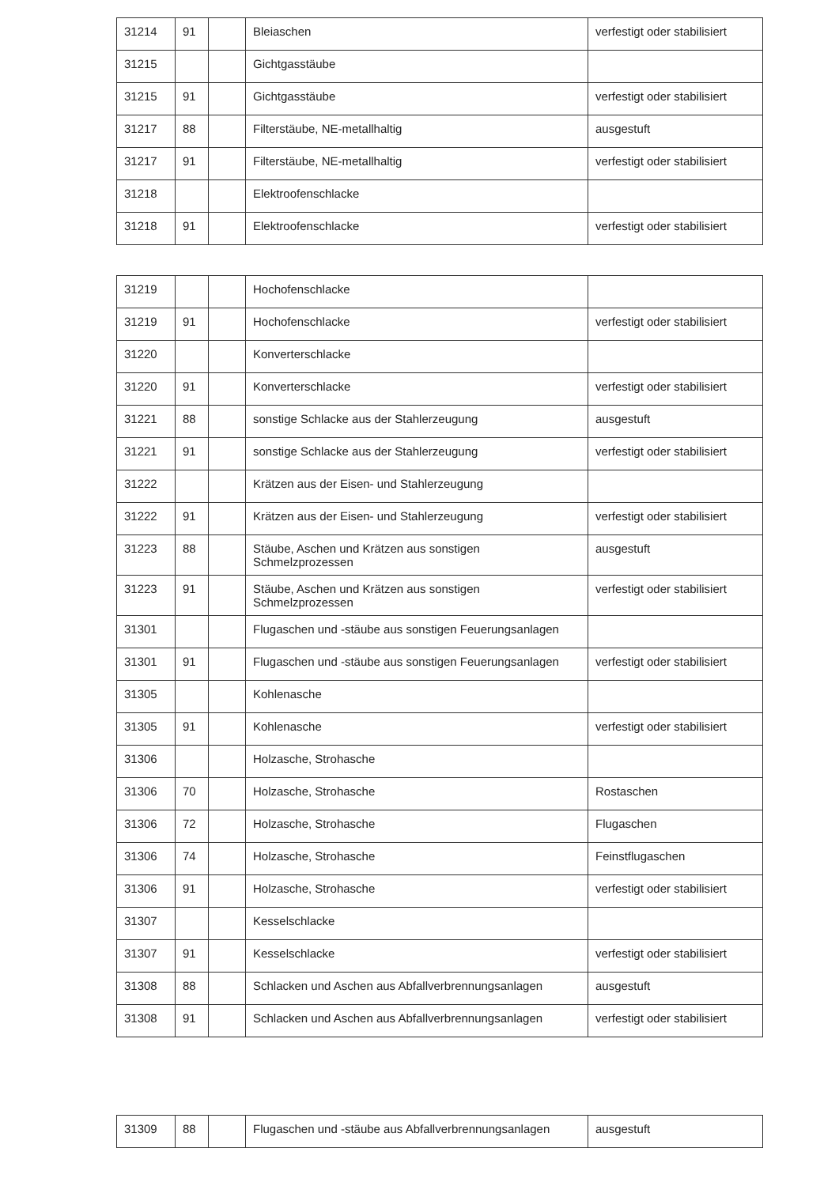| 31214 | 91 | | Bleiaschen | verfestigt oder stabilisiert |
| 31215 | | | Gichtgasstäube | |
| 31215 | 91 | | Gichtgasstäube | verfestigt oder stabilisiert |
| 31217 | 88 | | Filterstäube, NE-metallhaltig | ausgestuft |
| 31217 | 91 | | Filterstäube, NE-metallhaltig | verfestigt oder stabilisiert |
| 31218 | | | Elektroofenschlacke | |
| 31218 | 91 | | Elektroofenschlacke | verfestigt oder stabilisiert |
| 31219 | | | Hochofenschlacke | |
| 31219 | 91 | | Hochofenschlacke | verfestigt oder stabilisiert |
| 31220 | | | Konverterschlacke | |
| 31220 | 91 | | Konverterschlacke | verfestigt oder stabilisiert |
| 31221 | 88 | | sonstige Schlacke aus der Stahlerzeugung | ausgestuft |
| 31221 | 91 | | sonstige Schlacke aus der Stahlerzeugung | verfestigt oder stabilisiert |
| 31222 | | | Krätzen aus der Eisen- und Stahlerzeugung | |
| 31222 | 91 | | Krätzen aus der Eisen- und Stahlerzeugung | verfestigt oder stabilisiert |
| 31223 | 88 | | Stäube, Aschen und Krätzen aus sonstigen Schmelzprozessen | ausgestuft |
| 31223 | 91 | | Stäube, Aschen und Krätzen aus sonstigen Schmelzprozessen | verfestigt oder stabilisiert |
| 31301 | | | Flugaschen und -stäube aus sonstigen Feuerungsanlagen | |
| 31301 | 91 | | Flugaschen und -stäube aus sonstigen Feuerungsanlagen | verfestigt oder stabilisiert |
| 31305 | | | Kohlenasche | |
| 31305 | 91 | | Kohlenasche | verfestigt oder stabilisiert |
| 31306 | | | Holzasche, Strohasche | |
| 31306 | 70 | | Holzasche, Strohasche | Rostaschen |
| 31306 | 72 | | Holzasche, Strohasche | Flugaschen |
| 31306 | 74 | | Holzasche, Strohasche | Feinstflugaschen |
| 31306 | 91 | | Holzasche, Strohasche | verfestigt oder stabilisiert |
| 31307 | | | Kesselschlacke | |
| 31307 | 91 | | Kesselschlacke | verfestigt oder stabilisiert |
| 31308 | 88 | | Schlacken und Aschen aus Abfallverbrennungsanlagen | ausgestuft |
| 31308 | 91 | | Schlacken und Aschen aus Abfallverbrennungsanlagen | verfestigt oder stabilisiert |
| 31309 | 88 | | Flugaschen und -stäube aus Abfallverbrennungsanlagen | ausgestuft |